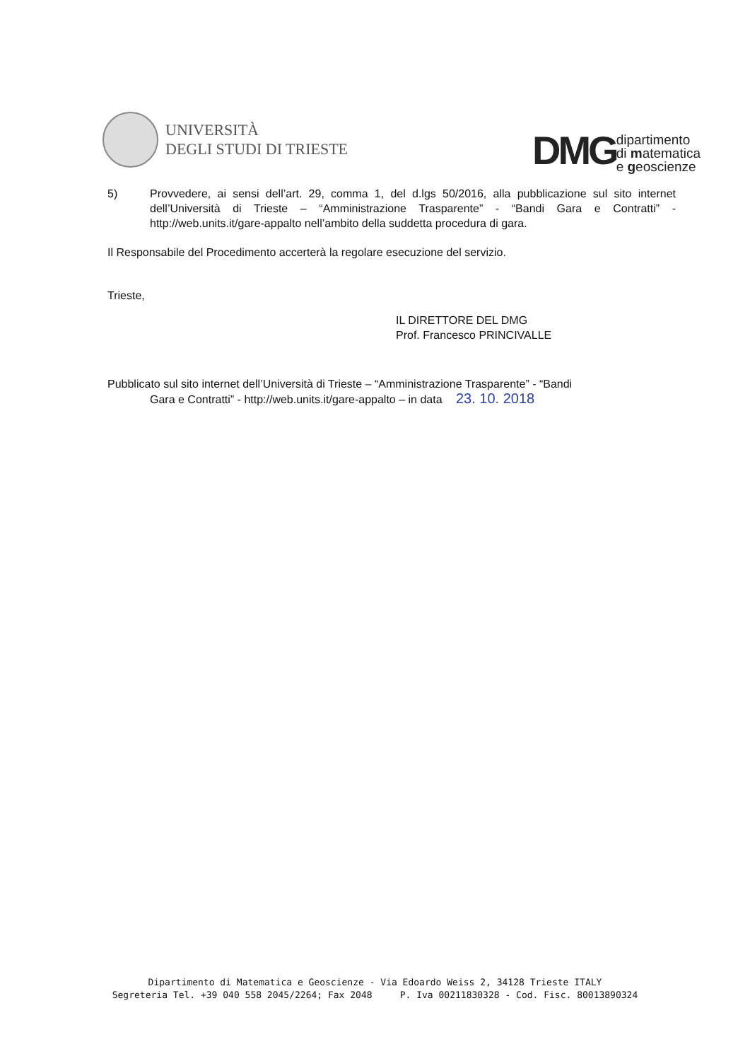UNIVERSITÀ
DEGLI STUDI DI TRIESTE
DMG dipartimento
di matematica
e geoscienze
5) Provvedere, ai sensi dell’art. 29, comma 1, del d.lgs 50/2016, alla pubblicazione sul sito internet dell’Università di Trieste – “Amministrazione Trasparente” - “Bandi Gara e Contratti” - http://web.units.it/gare-appalto nell’ambito della suddetta procedura di gara.
Il Responsabile del Procedimento accerterà la regolare esecuzione del servizio.
Trieste,
IL DIRETTORE DEL DMG
Prof. Francesco PRINCIVALLE
Pubblicato sul sito internet dell’Università di Trieste – “Amministrazione Trasparente” - “Bandi
Gara e Contratti” - http://web.units.it/gare-appalto – in data 23. 10. 2018
Dipartimento di Matematica e Geoscienze - Via Edoardo Weiss 2, 34128 Trieste ITALY
Segreteria Tel. +39 040 558 2045/2264; Fax 2048 P. Iva 00211830328 - Cod. Fisc. 80013890324